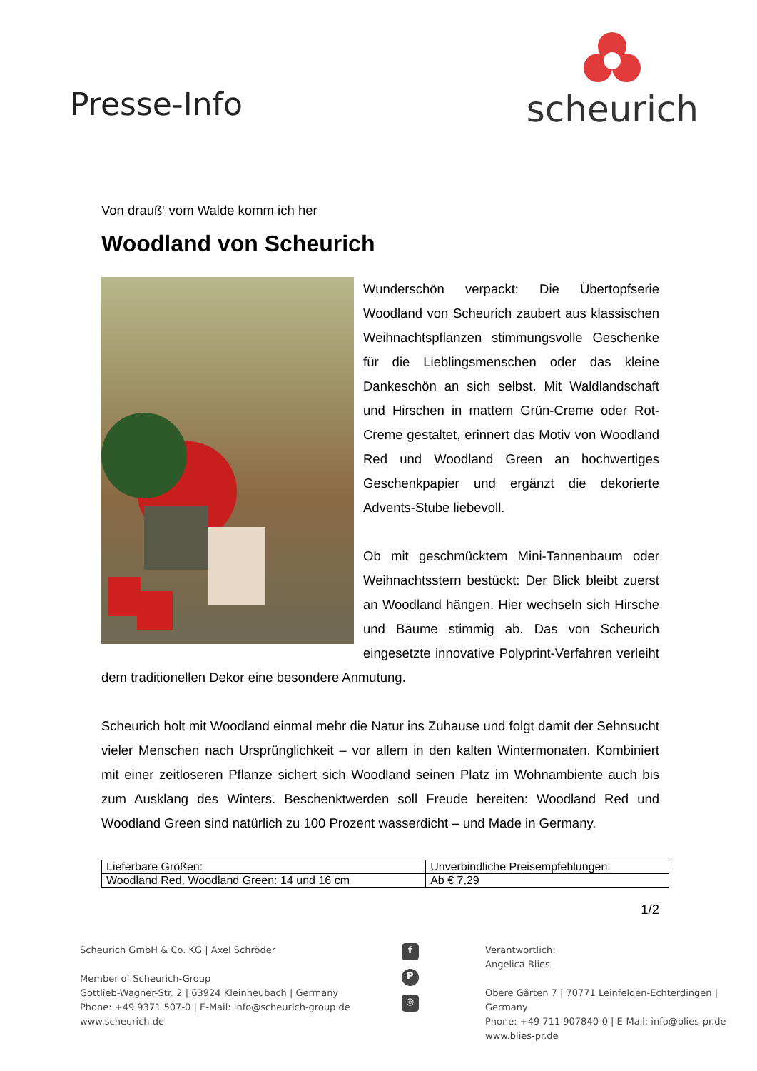Presse-Info
scheurich
Von drauß‘ vom Walde komm ich her
Woodland von Scheurich
Wunderschön verpackt: Die Übertopfserie Woodland von Scheurich zaubert aus klassischen Weihnachtspflanzen stimmungsvolle Geschenke für die Lieblingsmenschen oder das kleine Dankeschön an sich selbst. Mit Waldlandschaft und Hirschen in mattem Grün-Creme oder Rot-Creme gestaltet, erinnert das Motiv von Woodland Red und Woodland Green an hochwertiges Geschenkpapier und ergänzt die dekorierte Advents-Stube liebevoll.
Ob mit geschmücktem Mini-Tannenbaum oder Weihnachtsstern bestückt: Der Blick bleibt zuerst an Woodland hängen. Hier wechseln sich Hirsche und Bäume stimmig ab. Das von Scheurich eingesetzte innovative Polyprint-Verfahren verleiht dem traditionellen Dekor eine besondere Anmutung.
Scheurich holt mit Woodland einmal mehr die Natur ins Zuhause und folgt damit der Sehnsucht vieler Menschen nach Ursprünglichkeit – vor allem in den kalten Wintermonaten. Kombiniert mit einer zeitloseren Pflanze sichert sich Woodland seinen Platz im Wohnambiente auch bis zum Ausklang des Winters. Beschenktwerden soll Freude bereiten: Woodland Red und Woodland Green sind natürlich zu 100 Prozent wasserdicht – und Made in Germany.
| Lieferbare Größen: | Unverbindliche Preisempfehlungen: |
| Woodland Red, Woodland Green: 14 und 16 cm | Ab € 7,29 |
1/2
Scheurich GmbH & Co. KG | Axel Schröder
Member of Scheurich-Group
Gottlieb-Wagner-Str. 2 | 63924 Kleinheubach | Germany
Phone: +49 9371 507-0 | E-Mail: info@scheurich-group.de
www.scheurich.de
f
P
◎
Verantwortlich:
Angelica Blies
Obere Gärten 7 | 70771 Leinfelden-Echterdingen | Germany
Phone: +49 711 907840-0 | E-Mail: info@blies-pr.de
www.blies-pr.de